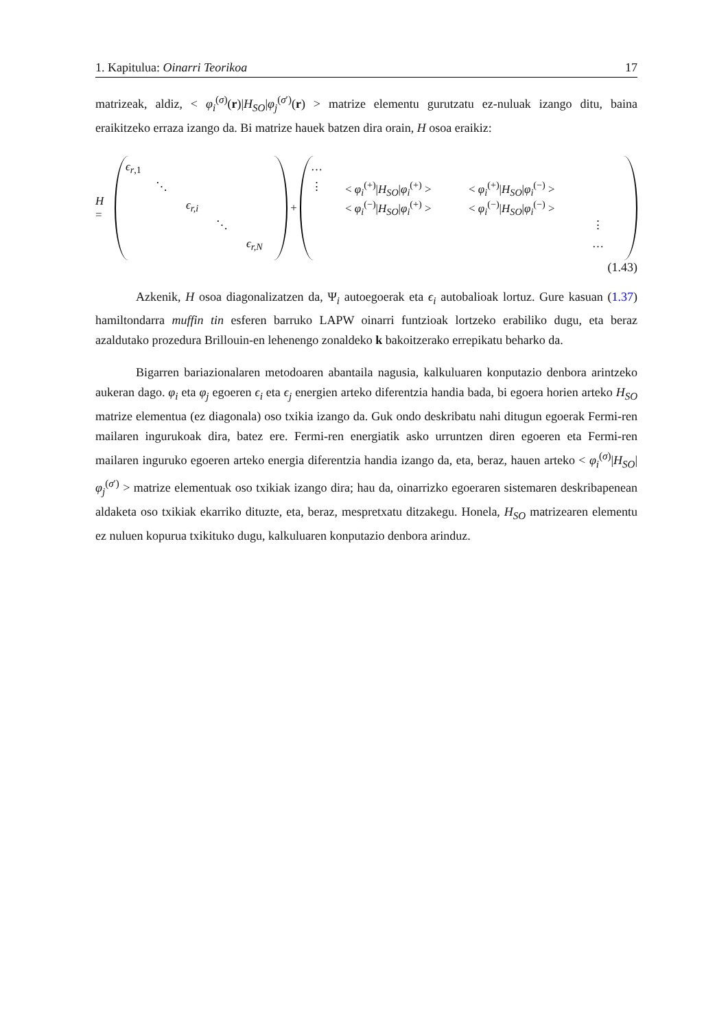1. Kapitulua: Oinarri Teorikoa 17
matrizeak, aldiz, < φ<sub>i</sub><sup>(σ)</sup>(r)|H<sub>SO</sub>|φ<sub>j</sub><sup>(σ′)</sup>(r) > matrize elementu gurutzatu ez-nuluak izango ditu, baina eraikitzeko erraza izango da. Bi matrize hauek batzen dira orain, H osoa eraikiz:
H =
ϵ<sub>r,1</sub> ⋱ ϵ<sub>r,i</sub> ⋱ ϵ<sub>r,N</sub>
+
… ⋮ < φ<sub>i</sub><sup>(+)</sup>|H<sub>SO</sub>|φ<sub>i</sub><sup>(+)</sup> > < φ<sub>i</sub><sup>(+)</sup>|H<sub>SO</sub>|φ<sub>i</sub><sup>(−)</sup> > < φ<sub>i</sub><sup>(−)</sup>|H<sub>SO</sub>|φ<sub>i</sub><sup>(+)</sup> > < φ<sub>i</sub><sup>(−)</sup>|H<sub>SO</sub>|φ<sub>i</sub><sup>(−)</sup> > ⋮ …
(1.43)
Azkenik, H osoa diagonalizatzen da, Ψ<sub>i</sub> autoegoerak eta ϵ<sub>i</sub> autobalioak lortuz. Gure kasuan (1.37) hamiltondarra muffin tin esferen barruko LAPW oinarri funtzioak lortzeko erabiliko dugu, eta beraz azaldutako prozedura Brillouin-en lehenengo zonaldeko k bakoitzerako errepikatu beharko da.
Bigarren bariazionalaren metodoaren abantaila nagusia, kalkuluaren konputazio denbora arintzeko aukeran dago. φ<sub>i</sub> eta φ<sub>j</sub> egoeren ϵ<sub>i</sub> eta ϵ<sub>j</sub> energien arteko diferentzia handia bada, bi egoera horien arteko H<sub>SO</sub> matrize elementua (ez diagonala) oso txikia izango da. Guk ondo deskribatu nahi ditugun egoerak Fermi-ren mailaren ingurukoak dira, batez ere. Fermi-ren energiatik asko urruntzen diren egoeren eta Fermi-ren mailaren inguruko egoeren arteko energia diferentzia handia izango da, eta, beraz, hauen arteko < φ<sub>i</sub><sup>(σ)</sup>|H<sub>SO</sub>|φ<sub>j</sub><sup>(σ′)</sup> > matrize elementuak oso txikiak izango dira; hau da, oinarrizko egoeraren sistemaren deskribapenean aldaketa oso txikiak ekarriko dituzte, eta, beraz, mespretxatu ditzakegu. Honela, H<sub>SO</sub> matrizearen elementu ez nuluen kopurua txikituko dugu, kalkuluaren konputazio denbora arinduz.